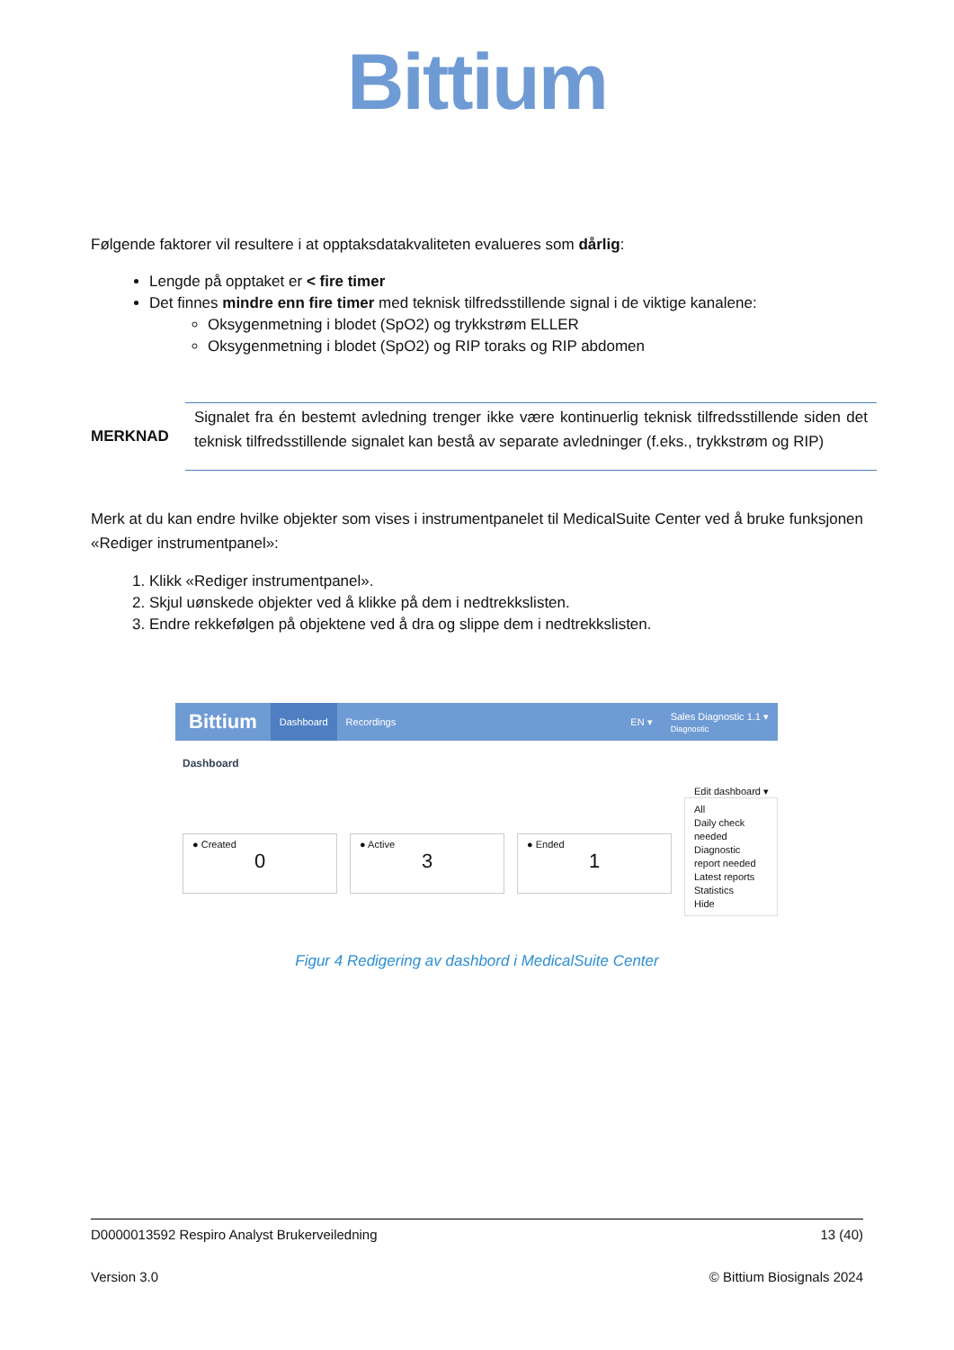Bittium
Følgende faktorer vil resultere i at opptaksdatakvaliteten evalueres som dårlig:
Lengde på opptaket er < fire timer
Det finnes mindre enn fire timer med teknisk tilfredsstillende signal i de viktige kanalene:
Oksygenmetning i blodet (SpO2) og trykkstrøm ELLER
Oksygenmetning i blodet (SpO2) og RIP toraks og RIP abdomen
MERKNAD
Signalet fra én bestemt avledning trenger ikke være kontinuerlig teknisk tilfredsstillende siden det teknisk tilfredsstillende signalet kan bestå av separate avledninger (f.eks., trykkstrøm og RIP)
Merk at du kan endre hvilke objekter som vises i instrumentpanelet til MedicalSuite Center ved å bruke funksjonen «Rediger instrumentpanel»:
1. Klikk «Rediger instrumentpanel».
2. Skjul uønskede objekter ved å klikke på dem i nedtrekkslisten.
3. Endre rekkefølgen på objektene ved å dra og slippe dem i nedtrekkslisten.
Bittium Dashboard Recordings EN ▾ Sales Diagnostic 1.1 ▾
Diagnostic
Dashboard
Edit dashboard ▾
● Created
0
● Active
3
● Ended
1
All
Daily check needed
Diagnostic report needed
Latest reports
Statistics
Hide
Figur 4 Redigering av dashbord i MedicalSuite Center
D0000013592 Respiro Analyst Brukerveiledning 13 (40)
Version 3.0 © Bittium Biosignals 2024